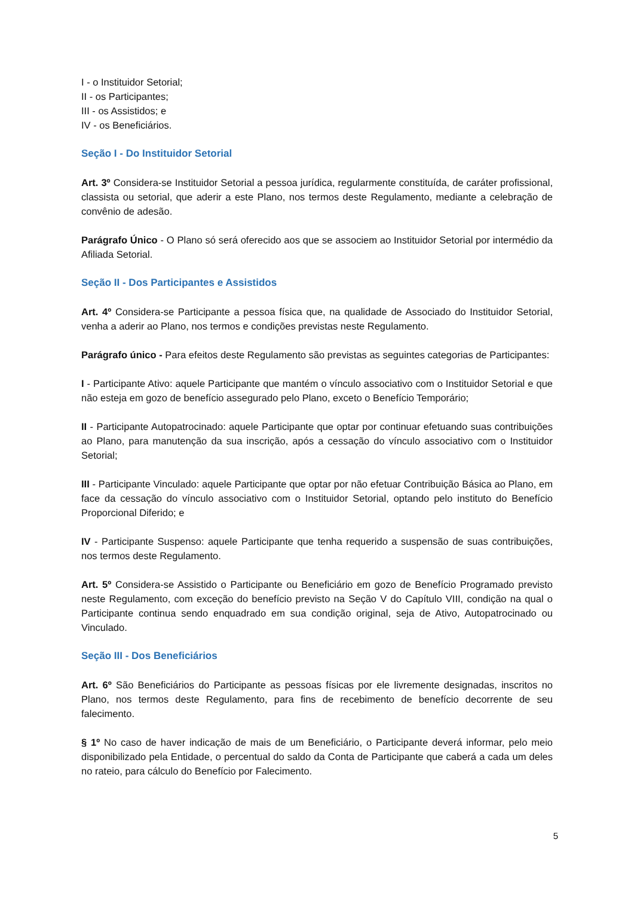I - o Instituidor Setorial;
II - os Participantes;
III - os Assistidos; e
IV - os Beneficiários.
Seção I - Do Instituidor Setorial
Art. 3º Considera-se Instituidor Setorial a pessoa jurídica, regularmente constituída, de caráter profissional, classista ou setorial, que aderir a este Plano, nos termos deste Regulamento, mediante a celebração de convênio de adesão.
Parágrafo Único - O Plano só será oferecido aos que se associem ao Instituidor Setorial por intermédio da Afiliada Setorial.
Seção II - Dos Participantes e Assistidos
Art. 4º Considera-se Participante a pessoa física que, na qualidade de Associado do Instituidor Setorial, venha a aderir ao Plano, nos termos e condições previstas neste Regulamento.
Parágrafo único - Para efeitos deste Regulamento são previstas as seguintes categorias de Participantes:
I - Participante Ativo: aquele Participante que mantém o vínculo associativo com o Instituidor Setorial e que não esteja em gozo de benefício assegurado pelo Plano, exceto o Benefício Temporário;
II - Participante Autopatrocinado: aquele Participante que optar por continuar efetuando suas contribuições ao Plano, para manutenção da sua inscrição, após a cessação do vínculo associativo com o Instituidor Setorial;
III - Participante Vinculado: aquele Participante que optar por não efetuar Contribuição Básica ao Plano, em face da cessação do vínculo associativo com o Instituidor Setorial, optando pelo instituto do Benefício Proporcional Diferido; e
IV - Participante Suspenso: aquele Participante que tenha requerido a suspensão de suas contribuições, nos termos deste Regulamento.
Art. 5º Considera-se Assistido o Participante ou Beneficiário em gozo de Benefício Programado previsto neste Regulamento, com exceção do benefício previsto na Seção V do Capítulo VIII, condição na qual o Participante continua sendo enquadrado em sua condição original, seja de Ativo, Autopatrocinado ou Vinculado.
Seção III - Dos Beneficiários
Art. 6º São Beneficiários do Participante as pessoas físicas por ele livremente designadas, inscritos no Plano, nos termos deste Regulamento, para fins de recebimento de benefício decorrente de seu falecimento.
§ 1º No caso de haver indicação de mais de um Beneficiário, o Participante deverá informar, pelo meio disponibilizado pela Entidade, o percentual do saldo da Conta de Participante que caberá a cada um deles no rateio, para cálculo do Benefício por Falecimento.
5